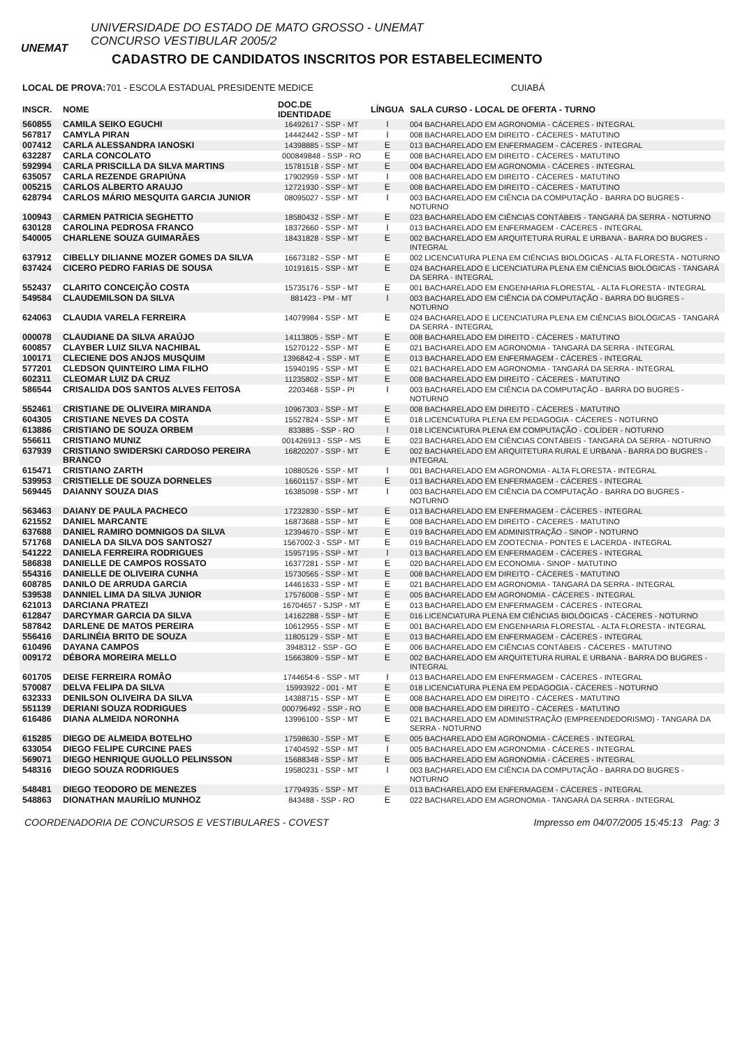UNEMAT
UNIVERSIDADE DO ESTADO DE MATO GROSSO - UNEMAT
CONCURSO VESTIBULAR 2005/2
CADASTRO DE CANDIDATOS INSCRITOS POR ESTABELECIMENTO
LOCAL DE PROVA: 701 - ESCOLA ESTADUAL PRESIDENTE MEDICE CUIABÁ
| INSCR. | NOME | DOC.DE IDENTIDADE | LÍNGUA | SALA CURSO - LOCAL DE OFERTA - TURNO |
| --- | --- | --- | --- | --- |
| 560855 | CAMILA SEIKO EGUCHI | 16492617 - SSP - MT | I | 004 BACHARELADO EM AGRONOMIA - CÁCERES - INTEGRAL |
| 567817 | CAMYLA PIRAN | 14442442 - SSP - MT | I | 008 BACHARELADO EM DIREITO - CÁCERES - MATUTINO |
| 007412 | CARLA ALESSANDRA IANOSKI | 14398885 - SSP - MT | E | 013 BACHARELADO EM ENFERMAGEM - CÁCERES - INTEGRAL |
| 632287 | CARLA CONCOLATO | 000849848 - SSP - RO | E | 008 BACHARELADO EM DIREITO - CÁCERES - MATUTINO |
| 592994 | CARLA PRISCILLA DA SILVA MARTINS | 15781518 - SSP - MT | E | 004 BACHARELADO EM AGRONOMIA - CÁCERES - INTEGRAL |
| 635057 | CARLA REZENDE GRAPIÚNA | 17902959 - SSP - MT | I | 008 BACHARELADO EM DIREITO - CÁCERES - MATUTINO |
| 005215 | CARLOS ALBERTO ARAUJO | 12721930 - SSP - MT | E | 008 BACHARELADO EM DIREITO - CÁCERES - MATUTINO |
| 628794 | CARLOS MÁRIO MESQUITA GARCIA JUNIOR | 08095027 - SSP - MT | I | 003 BACHARELADO EM CIÊNCIA DA COMPUTAÇÃO - BARRA DO BUGRES - NOTURNO |
| 100943 | CARMEN PATRICIA SEGHETTO | 18580432 - SSP - MT | E | 023 BACHARELADO EM CIÊNCIAS CONTÁBEIS - TANGARÁ DA SERRA - NOTURNO |
| 630128 | CAROLINA PEDROSA FRANCO | 18372660 - SSP - MT | I | 013 BACHARELADO EM ENFERMAGEM - CÁCERES - INTEGRAL |
| 540005 | CHARLENE SOUZA GUIMARÃES | 18431828 - SSP - MT | E | 002 BACHARELADO EM ARQUITETURA RURAL E URBANA - BARRA DO BUGRES - INTEGRAL |
| 637912 | CIBELLY DILIANNE MOZER GOMES DA SILVA | 16673182 - SSP - MT | E | 002 LICENCIATURA PLENA EM CIÊNCIAS BIOLÓGICAS - ALTA FLORESTA - NOTURNO |
| 637424 | CICERO PEDRO FARIAS DE SOUSA | 10191615 - SSP - MT | E | 024 BACHARELADO E LICENCIATURA PLENA EM CIÊNCIAS BIOLÓGICAS - TANGARÁ DA SERRA - INTEGRAL |
| 552437 | CLARITO CONCEIÇÃO COSTA | 15735176 - SSP - MT | E | 001 BACHARELADO EM ENGENHARIA FLORESTAL - ALTA FLORESTA - INTEGRAL |
| 549584 | CLAUDEMILSON DA SILVA | 881423 - PM - MT | I | 003 BACHARELADO EM CIÊNCIA DA COMPUTAÇÃO - BARRA DO BUGRES - NOTURNO |
| 624063 | CLAUDIA VARELA FERREIRA | 14079984 - SSP - MT | E | 024 BACHARELADO E LICENCIATURA PLENA EM CIÊNCIAS BIOLÓGICAS - TANGARÁ DA SERRA - INTEGRAL |
| 000078 | CLAUDIANE DA SILVA ARAÚJO | 14113805 - SSP - MT | E | 008 BACHARELADO EM DIREITO - CÁCERES - MATUTINO |
| 600857 | CLAYBER LUIZ SILVA NACHIBAL | 15270122 - SSP - MT | E | 021 BACHARELADO EM AGRONOMIA - TANGARÁ DA SERRA - INTEGRAL |
| 100171 | CLECIENE DOS ANJOS MUSQUIM | 1396842-4 - SSP - MT | E | 013 BACHARELADO EM ENFERMAGEM - CÁCERES - INTEGRAL |
| 577201 | CLEDSON QUINTEIRO LIMA FILHO | 15940195 - SSP - MT | E | 021 BACHARELADO EM AGRONOMIA - TANGARÁ DA SERRA - INTEGRAL |
| 602311 | CLEOMAR LUIZ DA CRUZ | 11235802 - SSP - MT | E | 008 BACHARELADO EM DIREITO - CÁCERES - MATUTINO |
| 586544 | CRISALIDA DOS SANTOS ALVES FEITOSA | 2203468 - SSP - PI | I | 003 BACHARELADO EM CIÊNCIA DA COMPUTAÇÃO - BARRA DO BUGRES - NOTURNO |
| 552461 | CRISTIANE DE OLIVEIRA MIRANDA | 10967303 - SSP - MT | E | 008 BACHARELADO EM DIREITO - CÁCERES - MATUTINO |
| 604305 | CRISTIANE NEVES DA COSTA | 15527824 - SSP - MT | E | 018 LICENCIATURA PLENA EM PEDAGOGIA - CÁCERES - NOTURNO |
| 613886 | CRISTIANO DE SOUZA ORBEM | 833885 - SSP - RO | I | 018 LICENCIATURA PLENA EM COMPUTAÇÃO - COLÍDER - NOTURNO |
| 556611 | CRISTIANO MUNIZ | 001426913 - SSP - MS | E | 023 BACHARELADO EM CIÊNCIAS CONTÁBEIS - TANGARÁ DA SERRA - NOTURNO |
| 637939 | CRISTIANO SWIDERSKI CARDOSO PEREIRA BRANCO | 16820207 - SSP - MT | E | 002 BACHARELADO EM ARQUITETURA RURAL E URBANA - BARRA DO BUGRES - INTEGRAL |
| 615471 | CRISTIANO ZARTH | 10880526 - SSP - MT | I | 001 BACHARELADO EM AGRONOMIA - ALTA FLORESTA - INTEGRAL |
| 539953 | CRISTIELLE DE SOUZA DORNELES | 16601157 - SSP - MT | E | 013 BACHARELADO EM ENFERMAGEM - CÁCERES - INTEGRAL |
| 569445 | DAIANNY SOUZA DIAS | 16385098 - SSP - MT | I | 003 BACHARELADO EM CIÊNCIA DA COMPUTAÇÃO - BARRA DO BUGRES - NOTURNO |
| 563463 | DAIANY DE PAULA PACHECO | 17232830 - SSP - MT | E | 013 BACHARELADO EM ENFERMAGEM - CÁCERES - INTEGRAL |
| 621552 | DANIEL MARCANTE | 16873688 - SSP - MT | E | 008 BACHARELADO EM DIREITO - CÁCERES - MATUTINO |
| 637688 | DANIEL RAMIRO DOMNIGOS DA SILVA | 12394670 - SSP - MT | E | 019 BACHARELADO EM ADMINISTRAÇÃO - SINOP - NOTURNO |
| 571768 | DANIELA DA SILVA DOS SANTOS27 | 1567002-3 - SSP - MT | E | 019 BACHARELADO EM ZOOTECNIA - PONTES E LACERDA - INTEGRAL |
| 541222 | DANIELA FERREIRA RODRIGUES | 15957195 - SSP - MT | I | 013 BACHARELADO EM ENFERMAGEM - CÁCERES - INTEGRAL |
| 586838 | DANIELLE DE CAMPOS ROSSATO | 16377281 - SSP - MT | E | 020 BACHARELADO EM ECONOMIA - SINOP - MATUTINO |
| 554316 | DANIELLE DE OLIVEIRA CUNHA | 15730565 - SSP - MT | E | 008 BACHARELADO EM DIREITO - CÁCERES - MATUTINO |
| 608785 | DANILO DE ARRUDA GARCIA | 14461633 - SSP - MT | E | 021 BACHARELADO EM AGRONOMIA - TANGARÁ DA SERRA - INTEGRAL |
| 539538 | DANNIEL LIMA DA SILVA JUNIOR | 17576008 - SSP - MT | E | 005 BACHARELADO EM AGRONOMIA - CÁCERES - INTEGRAL |
| 621013 | DARCIANA PRATEZI | 16704657 - SJSP - MT | E | 013 BACHARELADO EM ENFERMAGEM - CÁCERES - INTEGRAL |
| 612847 | DARCYMAR GARCIA DA SILVA | 14162288 - SSP - MT | E | 016 LICENCIATURA PLENA EM CIÊNCIAS BIOLÓGICAS - CÁCERES - NOTURNO |
| 587842 | DARLENE DE MATOS PEREIRA | 10612955 - SSP - MT | E | 001 BACHARELADO EM ENGENHARIA FLORESTAL - ALTA FLORESTA - INTEGRAL |
| 556416 | DARLINÉIA BRITO DE SOUZA | 11805129 - SSP - MT | E | 013 BACHARELADO EM ENFERMAGEM - CÁCERES - INTEGRAL |
| 610496 | DAYANA CAMPOS | 3948312 - SSP - GO | E | 006 BACHARELADO EM CIÊNCIAS CONTÁBEIS - CÁCERES - MATUTINO |
| 009172 | DÉBORA MOREIRA MELLO | 15663809 - SSP - MT | E | 002 BACHARELADO EM ARQUITETURA RURAL E URBANA - BARRA DO BUGRES - INTEGRAL |
| 601705 | DEISE FERREIRA ROMÂO | 1744654-6 - SSP - MT | I | 013 BACHARELADO EM ENFERMAGEM - CÁCERES - INTEGRAL |
| 570087 | DELVA FELIPA DA SILVA | 15993922 - 001 - MT | E | 018 LICENCIATURA PLENA EM PEDAGOGIA - CÁCERES - NOTURNO |
| 632333 | DENILSON OLIVEIRA DA SILVA | 14388715 - SSP - MT | E | 008 BACHARELADO EM DIREITO - CÁCERES - MATUTINO |
| 551139 | DERIANI SOUZA RODRIGUES | 000796492 - SSP - RO | E | 008 BACHARELADO EM DIREITO - CÁCERES - MATUTINO |
| 616486 | DIANA ALMEIDA NORONHA | 13996100 - SSP - MT | E | 021 BACHARELADO EM ADMINISTRAÇÃO (EMPREENDEDORISMO) - TANGARÁ DA SERRA - NOTURNO |
| 615285 | DIEGO DE ALMEIDA BOTELHO | 17598630 - SSP - MT | E | 005 BACHARELADO EM AGRONOMIA - CÁCERES - INTEGRAL |
| 633054 | DIEGO FELIPE CURCINE PAES | 17404592 - SSP - MT | I | 005 BACHARELADO EM AGRONOMIA - CÁCERES - INTEGRAL |
| 569071 | DIEGO HENRIQUE GUOLLO PELINSSON | 15688348 - SSP - MT | E | 005 BACHARELADO EM AGRONOMIA - CÁCERES - INTEGRAL |
| 548316 | DIEGO SOUZA RODRIGUES | 19580231 - SSP - MT | I | 003 BACHARELADO EM CIÊNCIA DA COMPUTAÇÃO - BARRA DO BUGRES - NOTURNO |
| 548481 | DIEGO TEODORO DE MENEZES | 17794935 - SSP - MT | E | 013 BACHARELADO EM ENFERMAGEM - CÁCERES - INTEGRAL |
| 548863 | DIONATHAN MAURÍLIO MUNHOZ | 843488 - SSP - RO | E | 022 BACHARELADO EM AGRONOMIA - TANGARÁ DA SERRA - INTEGRAL |
COORDENADORIA DE CONCURSOS E VESTIBULARES - COVEST Impresso em 04/07/2005 15:45:13 Pag: 3